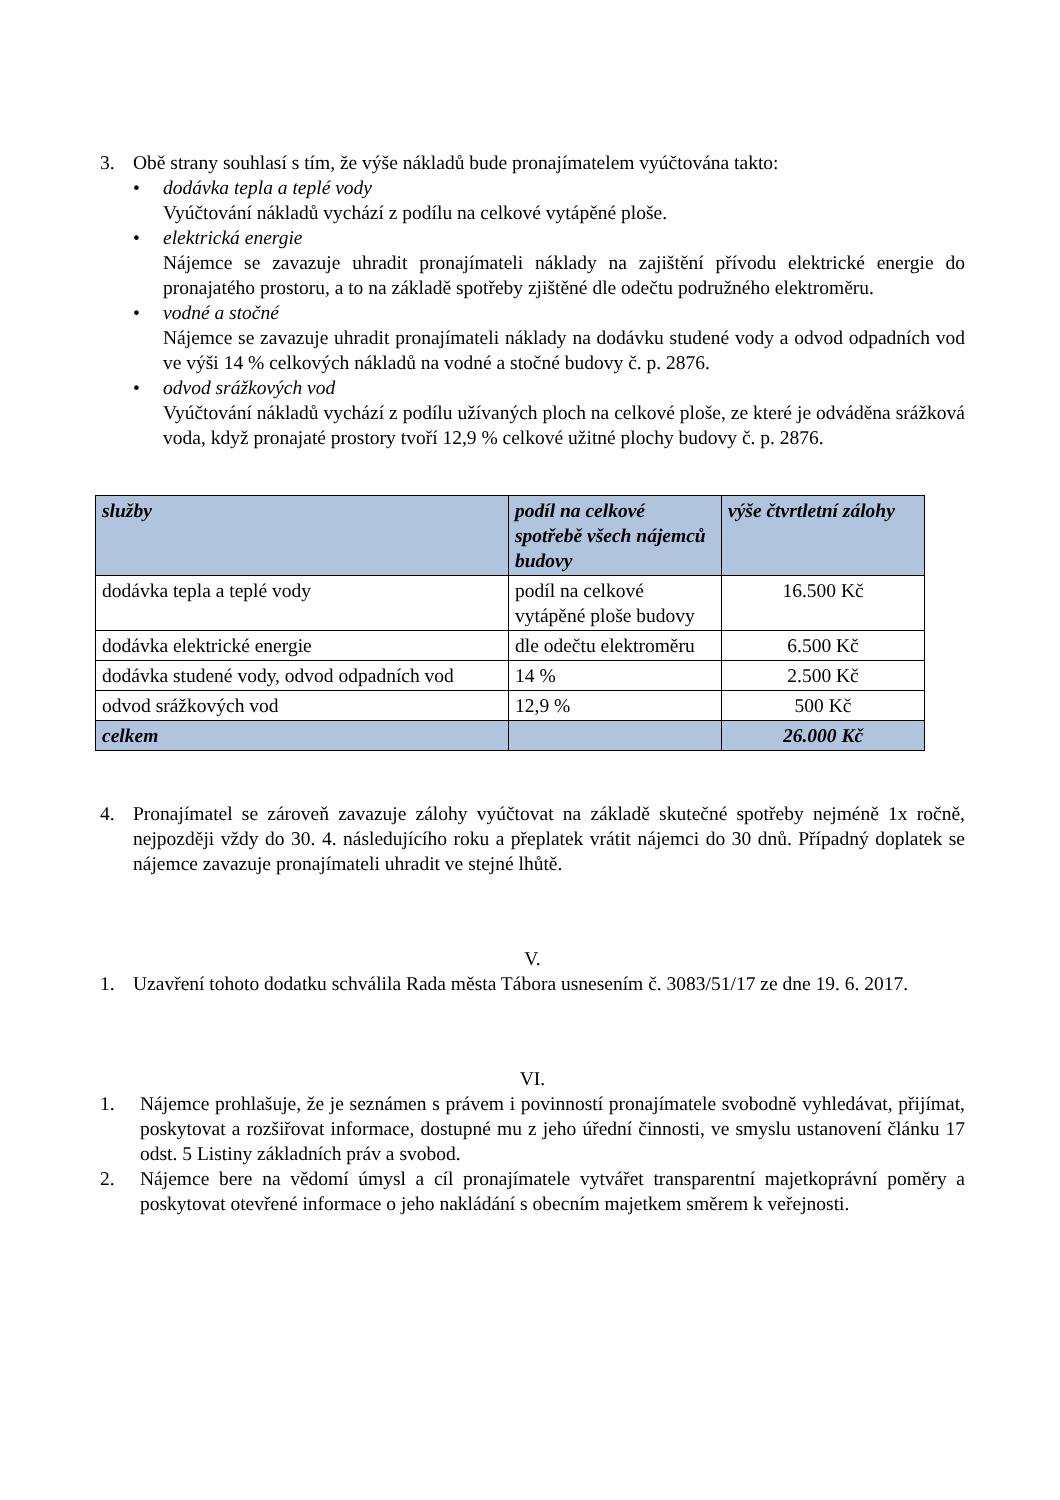3. Obě strany souhlasí s tím, že výše nákladů bude pronajímatelem vyúčtována takto:
• dodávka tepla a teplé vody
Vyúčtování nákladů vychází z podílu na celkové vytápěné ploše.
• elektrická energie
Nájemce se zavazuje uhradit pronajímateli náklady na zajištění přívodu elektrické energie do pronajatého prostoru, a to na základě spotřeby zjištěné dle odečtu podružného elektroměru.
• vodné a stočné
Nájemce se zavazuje uhradit pronajímateli náklady na dodávku studené vody a odvod odpadních vod ve výši 14 % celkových nákladů na vodné a stočné budovy č. p. 2876.
• odvod srážkových vod
Vyúčtování nákladů vychází z podílu užívaných ploch na celkové ploše, ze které je odváděna srážková voda, když pronajaté prostory tvoří 12,9 % celkové užitné plochy budovy č. p. 2876.
| služby | podíl na celkové spotřebě všech nájemců budovy | výše čtvrtletní zálohy |
| --- | --- | --- |
| dodávka tepla a teplé vody | podíl na celkové vytápěné ploše budovy | 16.500 Kč |
| dodávka elektrické energie | dle odečtu elektroměru | 6.500 Kč |
| dodávka studené vody, odvod odpadních vod | 14 % | 2.500 Kč |
| odvod srážkových vod | 12,9 % | 500 Kč |
| celkem | | 26.000 Kč |
4. Pronajímatel se zároveň zavazuje zálohy vyúčtovat na základě skutečné spotřeby nejméně 1x ročně, nejpozději vždy do 30. 4. následujícího roku a přeplatek vrátit nájemci do 30 dnů. Případný doplatek se nájemce zavazuje pronajímateli uhradit ve stejné lhůtě.
V.
1. Uzavření tohoto dodatku schválila Rada města Tábora usnesením č. 3083/51/17 ze dne 19. 6. 2017.
VI.
1. Nájemce prohlašuje, že je seznámen s právem i povinností pronajímatele svobodně vyhledávat, přijímat, poskytovat a rozšiřovat informace, dostupné mu z jeho úřední činnosti, ve smyslu ustanovení článku 17 odst. 5 Listiny základních práv a svobod.
2. Nájemce bere na vědomí úmysl a cíl pronajímatele vytvářet transparentní majetkoprávní poměry a poskytovat otevřené informace o jeho nakládání s obecním majetkem směrem k veřejnosti.